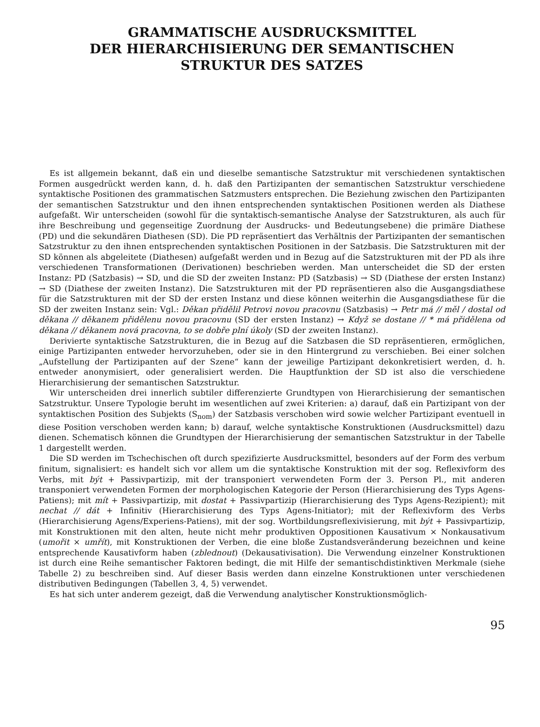GRAMMATISCHE AUSDRUCKSMITTEL
DER HIERARCHISIERUNG DER SEMANTISCHEN
STRUKTUR DES SATZES
Es ist allgemein bekannt, daß ein und dieselbe semantische Satzstruktur mit verschiedenen syntaktischen Formen ausgedrückt werden kann, d. h. daß den Partizipanten der semantischen Satzstruktur verschiedene syntaktische Positionen des grammatischen Satzmusters entsprechen. Die Beziehung zwischen den Partizipanten der semantischen Satzstruktur und den ihnen entsprechenden syntaktischen Positionen werden als Diathese aufgefaßt. Wir unterscheiden (sowohl für die syntaktisch-semantische Analyse der Satzstrukturen, als auch für ihre Beschreibung und gegenseitige Zuordnung der Ausdrucks- und Bedeutungsebene) die primäre Diathese (PD) und die sekundären Diathesen (SD). Die PD repräsentiert das Verhältnis der Partizipanten der semantischen Satzstruktur zu den ihnen entsprechenden syntaktischen Positionen in der Satzbasis. Die Satzstrukturen mit der SD können als abgeleitete (Diathesen) aufgefaßt werden und in Bezug auf die Satzstrukturen mit der PD als ihre verschiedenen Transformationen (Derivationen) beschrieben werden. Man unterscheidet die SD der ersten Instanz: PD (Satzbasis) → SD, und die SD der zweiten Instanz: PD (Satzbasis) → SD (Diathese der ersten Instanz) → SD (Diathese der zweiten Instanz). Die Satzstrukturen mit der PD repräsentieren also die Ausgangsdiathese für die Satzstrukturen mit der SD der ersten Instanz und diese können weiterhin die Ausgangsdiathese für die SD der zweiten Instanz sein: Vgl.: Děkan přidělil Petrovi novou pracovnu (Satzbasis) → Petr má // měl / dostal od děkana // děkanem přidělenu novou pracovnu (SD der ersten Instanz) → Když se dostane // * má přidělena od děkana // děkanem nová pracovna, to se dobře plní úkoly (SD der zweiten Instanz).
Derivierte syntaktische Satzstrukturen, die in Bezug auf die Satzbasen die SD repräsentieren, ermöglichen, einige Partizipanten entweder hervorzuheben, oder sie in den Hintergrund zu verschieben. Bei einer solchen „Aufstellung der Partizipanten auf der Szene“ kann der jeweilige Partizipant dekonkretisiert werden, d. h. entweder anonymisiert, oder generalisiert werden. Die Hauptfunktion der SD ist also die verschiedene Hierarchisierung der semantischen Satzstruktur.
Wir unterscheiden drei innerlich subtiler differenzierte Grundtypen von Hierarchisierung der semantischen Satzstruktur. Unsere Typologie beruht im wesentlichen auf zwei Kriterien: a) darauf, daß ein Partizipant von der syntaktischen Position des Subjekts (S<sub>nom</sub>) der Satzbasis verschoben wird sowie welcher Partizipant eventuell in diese Position verschoben werden kann; b) darauf, welche syntaktische Konstruktionen (Ausdrucksmittel) dazu dienen. Schematisch können die Grundtypen der Hierarchisierung der semantischen Satzstruktur in der Tabelle 1 dargestellt werden.
Die SD werden im Tschechischen oft durch spezifizierte Ausdrucksmittel, besonders auf der Form des verbum finitum, signalisiert: es handelt sich vor allem um die syntaktische Konstruktion mit der sog. Reflexivform des Verbs, mit být + Passivpartizip, mit der transponiert verwendeten Form der 3. Person Pl., mit anderen transponiert verwendeten Formen der morphologischen Kategorie der Person (Hierarchisierung des Typs Agens-Patiens); mit mít + Passivpartizip, mit dostat + Passivpartizip (Hierarchisierung des Typs Agens-Rezipient); mit nechat // dát + Infinitiv (Hierarchisierung des Typs Agens-Initiator); mit der Reflexivform des Verbs (Hierarchisierung Agens/Experiens-Patiens), mit der sog. Wortbildungsreflexivisierung, mit být + Passivpartizip, mit Konstruktionen mit den alten, heute nicht mehr produktiven Oppositionen Kausativum × Nonkausativum (umořit × umřít), mit Konstruktionen der Verben, die eine bloße Zustandsveränderung bezeichnen und keine entsprechende Kausativform haben (zblednout) (Dekausativisation). Die Verwendung einzelner Konstruktionen ist durch eine Reihe semantischer Faktoren bedingt, die mit Hilfe der semantischdistinktiven Merkmale (siehe Tabelle 2) zu beschreiben sind. Auf dieser Basis werden dann einzelne Konstruktionen unter verschiedenen distributiven Bedingungen (Tabellen 3, 4, 5) verwendet.
Es hat sich unter anderem gezeigt, daß die Verwendung analytischer Konstruktionsmöglich-
95